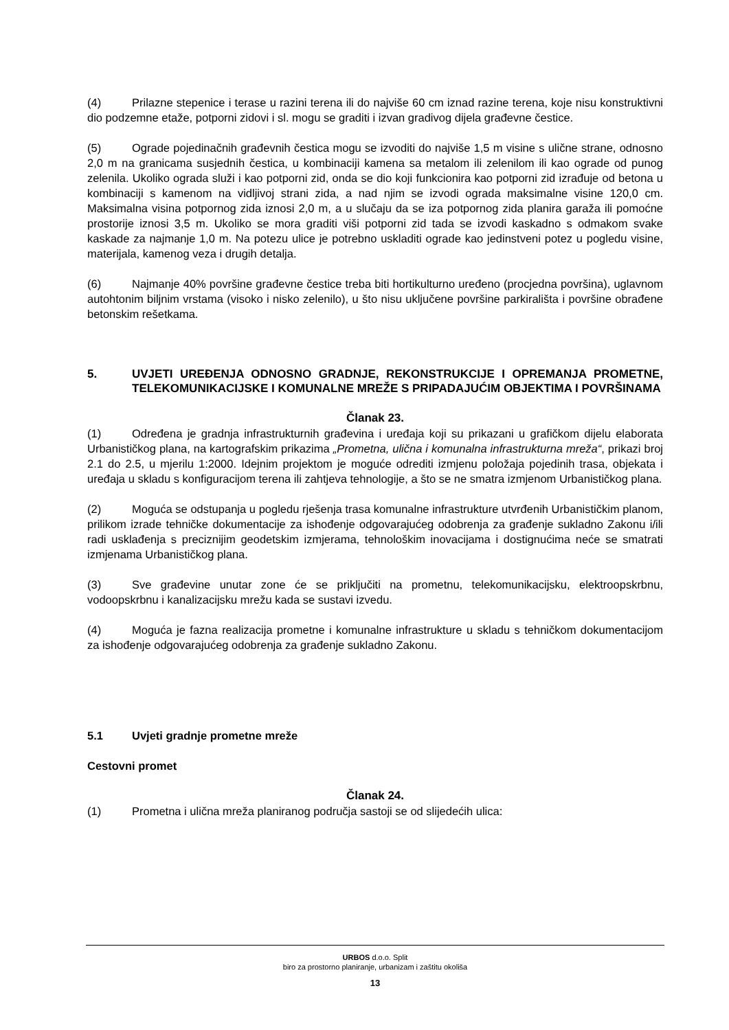(4) Prilazne stepenice i terase u razini terena ili do najviše 60 cm iznad razine terena, koje nisu konstruktivni dio podzemne etaže, potporni zidovi i sl. mogu se graditi i izvan gradivog dijela građevne čestice.
(5) Ograde pojedinačnih građevnih čestica mogu se izvoditi do najviše 1,5 m visine s ulične strane, odnosno 2,0 m na granicama susjednih čestica, u kombinaciji kamena sa metalom ili zelenilom ili kao ograde od punog zelenila. Ukoliko ograda služi i kao potporni zid, onda se dio koji funkcionira kao potporni zid izrađuje od betona u kombinaciji s kamenom na vidljivoj strani zida, a nad njim se izvodi ograda maksimalne visine 120,0 cm. Maksimalna visina potpornog zida iznosi 2,0 m, a u slučaju da se iza potpornog zida planira garaža ili pomoćne prostorije iznosi 3,5 m. Ukoliko se mora graditi viši potporni zid tada se izvodi kaskadno s odmakom svake kaskade za najmanje 1,0 m. Na potezu ulice je potrebno uskladiti ograde kao jedinstveni potez u pogledu visine, materijala, kamenog veza i drugih detalja.
(6) Najmanje 40% površine građevne čestice treba biti hortikulturno uređeno (procjedna površina), uglavnom autohtonim biljnim vrstama (visoko i nisko zelenilo), u što nisu uključene površine parkirališta i površine obrađene betonskim rešetkama.
5. UVJETI UREĐENJA ODNOSNO GRADNJE, REKONSTRUKCIJE I OPREMANJA PROMETNE, TELEKOMUNIKACIJSKE I KOMUNALNE MREŽE S PRIPADAJUĆIM OBJEKTIMA I POVRŠINAMA
Članak 23.
(1) Određena je gradnja infrastrukturnih građevina i uređaja koji su prikazani u grafičkom dijelu elaborata Urbanističkog plana, na kartografskim prikazima „Prometna, ulična i komunalna infrastrukturna mreža“, prikazi broj 2.1 do 2.5, u mjerilu 1:2000. Idejnim projektom je moguće odrediti izmjenu položaja pojedinih trasa, objekata i uređaja u skladu s konfiguracijom terena ili zahtjeva tehnologije, a što se ne smatra izmjenom Urbanističkog plana.
(2) Moguća se odstupanja u pogledu rješenja trasa komunalne infrastrukture utvrđenih Urbanističkim planom, prilikom izrade tehničke dokumentacije za ishođenje odgovarajućeg odobrenja za građenje sukladno Zakonu i/ili radi usklađenja s preciznijim geodetskim izmjerama, tehnološkim inovacijama i dostignućima neće se smatrati izmjenama Urbanističkog plana.
(3) Sve građevine unutar zone će se priključiti na prometnu, telekomunikacijsku, elektroopskrbnu, vodoopskrbnu i kanalizacijsku mrežu kada se sustavi izvedu.
(4) Moguća je fazna realizacija prometne i komunalne infrastrukture u skladu s tehničkom dokumentacijom za ishođenje odgovarajućeg odobrenja za građenje sukladno Zakonu.
5.1 Uvjeti gradnje prometne mreže
Cestovni promet
Članak 24.
(1) Prometna i ulična mreža planiranog područja sastoji se od slijedećih ulica:
URBOS d.o.o. Split
biro za prostorno planiranje, urbanizam i zaštitu okoliša
13